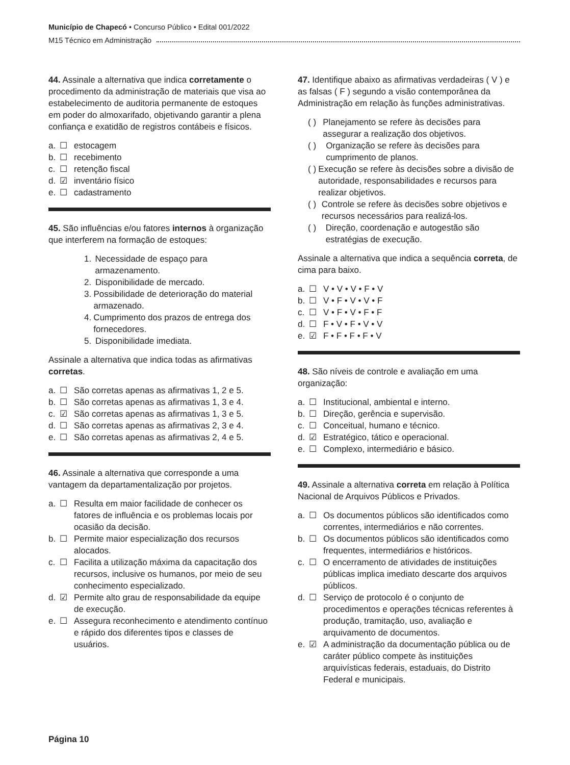Município de Chapecó • Concurso Público • Edital 001/2022
M15 Técnico em Administração
44. Assinale a alternativa que indica corretamente o procedimento da administração de materiais que visa ao estabelecimento de auditoria permanente de estoques em poder do almoxarifado, objetivando garantir a plena confiança e exatidão de registros contábeis e físicos.
a. ☐ estocagem
b. ☐ recebimento
c. ☐ retenção fiscal
d. ☑ inventário físico
e. ☐ cadastramento
45. São influências e/ou fatores internos à organização que interferem na formação de estoques:
1. Necessidade de espaço para armazenamento.
2. Disponibilidade de mercado.
3. Possibilidade de deterioração do material armazenado.
4. Cumprimento dos prazos de entrega dos fornecedores.
5. Disponibilidade imediata.
Assinale a alternativa que indica todas as afirmativas corretas.
a. ☐ São corretas apenas as afirmativas 1, 2 e 5.
b. ☐ São corretas apenas as afirmativas 1, 3 e 4.
c. ☑ São corretas apenas as afirmativas 1, 3 e 5.
d. ☐ São corretas apenas as afirmativas 2, 3 e 4.
e. ☐ São corretas apenas as afirmativas 2, 4 e 5.
46. Assinale a alternativa que corresponde a uma vantagem da departamentalização por projetos.
a. ☐ Resulta em maior facilidade de conhecer os fatores de influência e os problemas locais por ocasião da decisão.
b. ☐ Permite maior especialização dos recursos alocados.
c. ☐ Facilita a utilização máxima da capacitação dos recursos, inclusive os humanos, por meio de seu conhecimento especializado.
d. ☑ Permite alto grau de responsabilidade da equipe de execução.
e. ☐ Assegura reconhecimento e atendimento contínuo e rápido dos diferentes tipos e classes de usuários.
47. Identifique abaixo as afirmativas verdadeiras ( V ) e as falsas ( F ) segundo a visão contemporânea da Administração em relação às funções administrativas.
( ) Planejamento se refere às decisões para assegurar a realização dos objetivos.
( ) Organização se refere às decisões para cumprimento de planos.
( ) Execução se refere às decisões sobre a divisão de autoridade, responsabilidades e recursos para realizar objetivos.
( ) Controle se refere às decisões sobre objetivos e recursos necessários para realizá-los.
( ) Direção, coordenação e autogestão são estratégias de execução.
Assinale a alternativa que indica a sequência correta, de cima para baixo.
a. ☐ V • V • V • F • V
b. ☐ V • F • V • V • F
c. ☐ V • F • V • F • F
d. ☐ F • V • F • V • V
e. ☑ F • F • F • F • V
48. São níveis de controle e avaliação em uma organização:
a. ☐ Institucional, ambiental e interno.
b. ☐ Direção, gerência e supervisão.
c. ☐ Conceitual, humano e técnico.
d. ☑ Estratégico, tático e operacional.
e. ☐ Complexo, intermediário e básico.
49. Assinale a alternativa correta em relação à Política Nacional de Arquivos Públicos e Privados.
a. ☐ Os documentos públicos são identificados como correntes, intermediários e não correntes.
b. ☐ Os documentos públicos são identificados como frequentes, intermediários e históricos.
c. ☐ O encerramento de atividades de instituições públicas implica imediato descarte dos arquivos públicos.
d. ☐ Serviço de protocolo é o conjunto de procedimentos e operações técnicas referentes à produção, tramitação, uso, avaliação e arquivamento de documentos.
e. ☑ A administração da documentação pública ou de caráter público compete às instituições arquivísticas federais, estaduais, do Distrito Federal e municipais.
Página 10